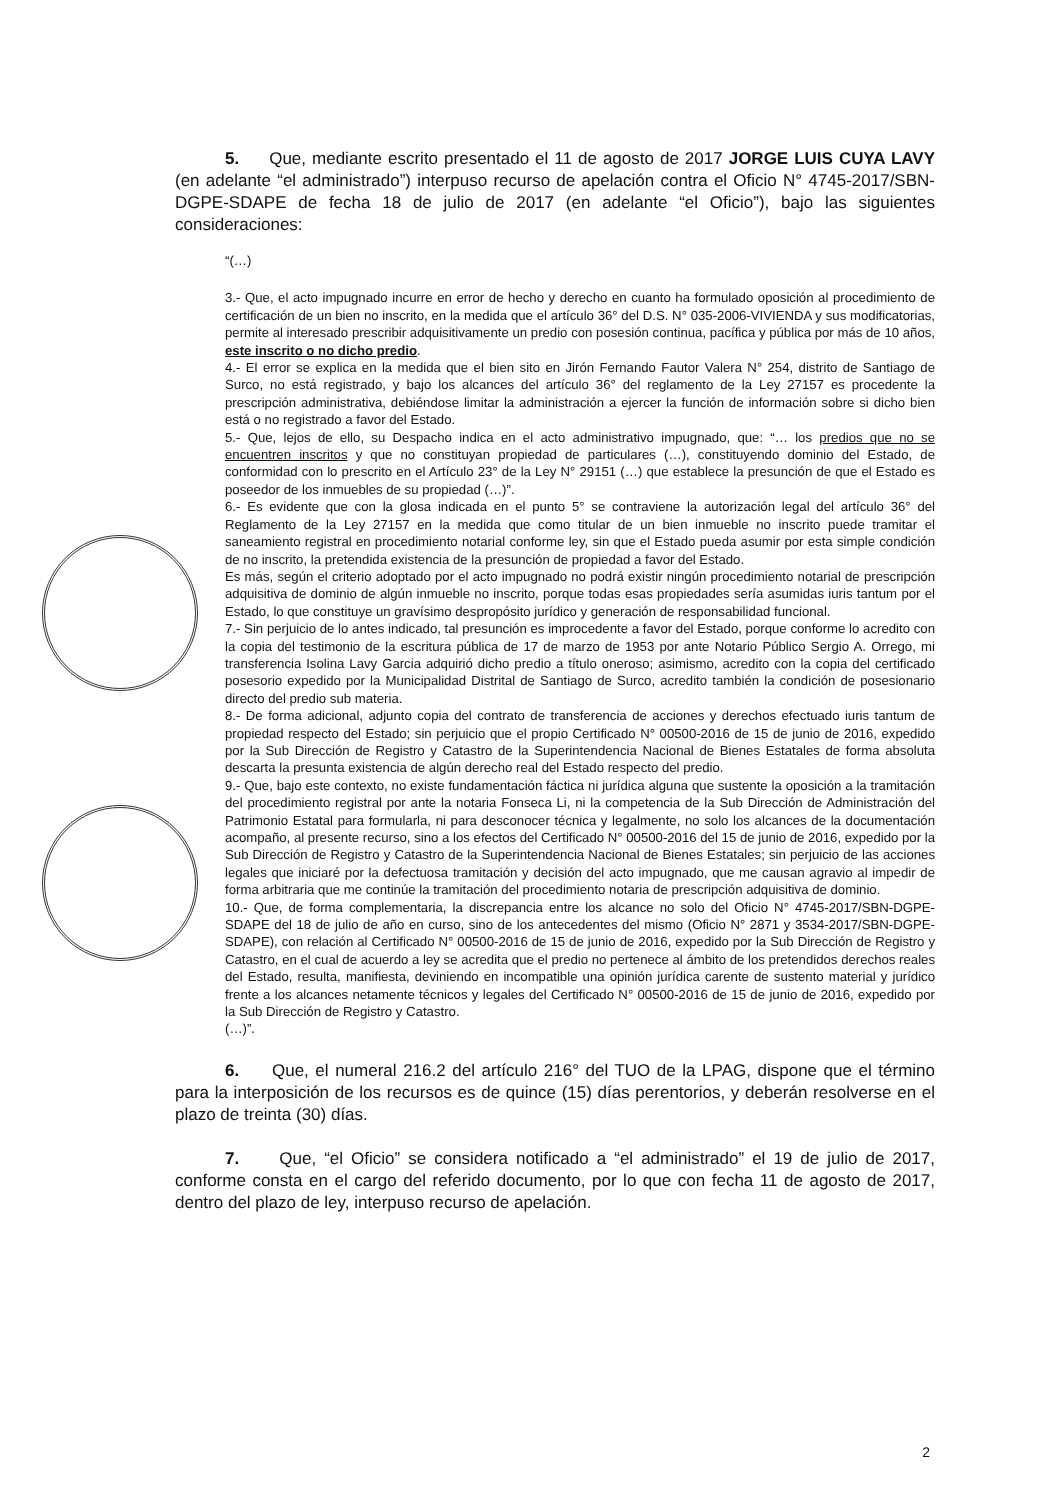5. Que, mediante escrito presentado el 11 de agosto de 2017 JORGE LUIS CUYA LAVY (en adelante “el administrado”) interpuso recurso de apelación contra el Oficio N° 4745-2017/SBN-DGPE-SDAPE de fecha 18 de julio de 2017 (en adelante “el Oficio”), bajo las siguientes consideraciones:
“(…)
3.- Que, el acto impugnado incurre en error de hecho y derecho en cuanto ha formulado oposición al procedimiento de certificación de un bien no inscrito, en la medida que el artículo 36° del D.S. N° 035-2006-VIVIENDA y sus modificatorias, permite al interesado prescribir adquisitivamente un predio con posesión continua, pacífica y pública por más de 10 años, este inscrito o no dicho predio.
4.- El error se explica en la medida que el bien sito en Jirón Fernando Fautor Valera N° 254, distrito de Santiago de Surco, no está registrado, y bajo los alcances del artículo 36° del reglamento de la Ley 27157 es procedente la prescripción administrativa, debiéndose limitar la administración a ejercer la función de información sobre si dicho bien está o no registrado a favor del Estado.
5.- Que, lejos de ello, su Despacho indica en el acto administrativo impugnado, que: “… los predios que no se encuentren inscritos y que no constituyan propiedad de particulares (…), constituyendo dominio del Estado, de conformidad con lo prescrito en el Artículo 23° de la Ley N° 29151 (…) que establece la presunción de que el Estado es poseedor de los inmuebles de su propiedad (…)”.
6.- Es evidente que con la glosa indicada en el punto 5° se contraviene la autorización legal del artículo 36° del Reglamento de la Ley 27157 en la medida que como titular de un bien inmueble no inscrito puede tramitar el saneamiento registral en procedimiento notarial conforme ley, sin que el Estado pueda asumir por esta simple condición de no inscrito, la pretendida existencia de la presunción de propiedad a favor del Estado.
Es más, según el criterio adoptado por el acto impugnado no podrá existir ningún procedimiento notarial de prescripción adquisitiva de dominio de algún inmueble no inscrito, porque todas esas propiedades sería asumidas iuris tantum por el Estado, lo que constituye un gravísimo despropósito jurídico y generación de responsabilidad funcional.
7.- Sin perjuicio de lo antes indicado, tal presunción es improcedente a favor del Estado, porque conforme lo acredito con la copia del testimonio de la escritura pública de 17 de marzo de 1953 por ante Notario Público Sergio A. Orrego, mi transferencia Isolina Lavy Garcia adquirió dicho predio a título oneroso; asimismo, acredito con la copia del certificado posesorio expedido por la Municipalidad Distrital de Santiago de Surco, acredito también la condición de posesionario directo del predio sub materia.
8.- De forma adicional, adjunto copia del contrato de transferencia de acciones y derechos efectuado iuris tantum de propiedad respecto del Estado; sin perjuicio que el propio Certificado N° 00500-2016 de 15 de junio de 2016, expedido por la Sub Dirección de Registro y Catastro de la Superintendencia Nacional de Bienes Estatales de forma absoluta descarta la presunta existencia de algún derecho real del Estado respecto del predio.
9.- Que, bajo este contexto, no existe fundamentación fáctica ni jurídica alguna que sustente la oposición a la tramitación del procedimiento registral por ante la notaria Fonseca Li, ni la competencia de la Sub Dirección de Administración del Patrimonio Estatal para formularla, ni para desconocer técnica y legalmente, no solo los alcances de la documentación acompaño, al presente recurso, sino a los efectos del Certificado N° 00500-2016 del 15 de junio de 2016, expedido por la Sub Dirección de Registro y Catastro de la Superintendencia Nacional de Bienes Estatales; sin perjuicio de las acciones legales que iniciaré por la defectuosa tramitación y decisión del acto impugnado, que me causan agravio al impedir de forma arbitraria que me continúe la tramitación del procedimiento notaria de prescripción adquisitiva de dominio.
10.- Que, de forma complementaria, la discrepancia entre los alcance no solo del Oficio N° 4745-2017/SBN-DGPE-SDAPE del 18 de julio de año en curso, sino de los antecedentes del mismo (Oficio N° 2871 y 3534-2017/SBN-DGPE-SDAPE), con relación al Certificado N° 00500-2016 de 15 de junio de 2016, expedido por la Sub Dirección de Registro y Catastro, en el cual de acuerdo a ley se acredita que el predio no pertenece al ámbito de los pretendidos derechos reales del Estado, resulta, manifiesta, deviniendo en incompatible una opinión jurídica carente de sustento material y jurídico frente a los alcances netamente técnicos y legales del Certificado N° 00500-2016 de 15 de junio de 2016, expedido por la Sub Dirección de Registro y Catastro.
(…)”.
6. Que, el numeral 216.2 del artículo 216° del TUO de la LPAG, dispone que el término para la interposición de los recursos es de quince (15) días perentorios, y deberán resolverse en el plazo de treinta (30) días.
7. Que, “el Oficio” se considera notificado a “el administrado” el 19 de julio de 2017, conforme consta en el cargo del referido documento, por lo que con fecha 11 de agosto de 2017, dentro del plazo de ley, interpuso recurso de apelación.
2